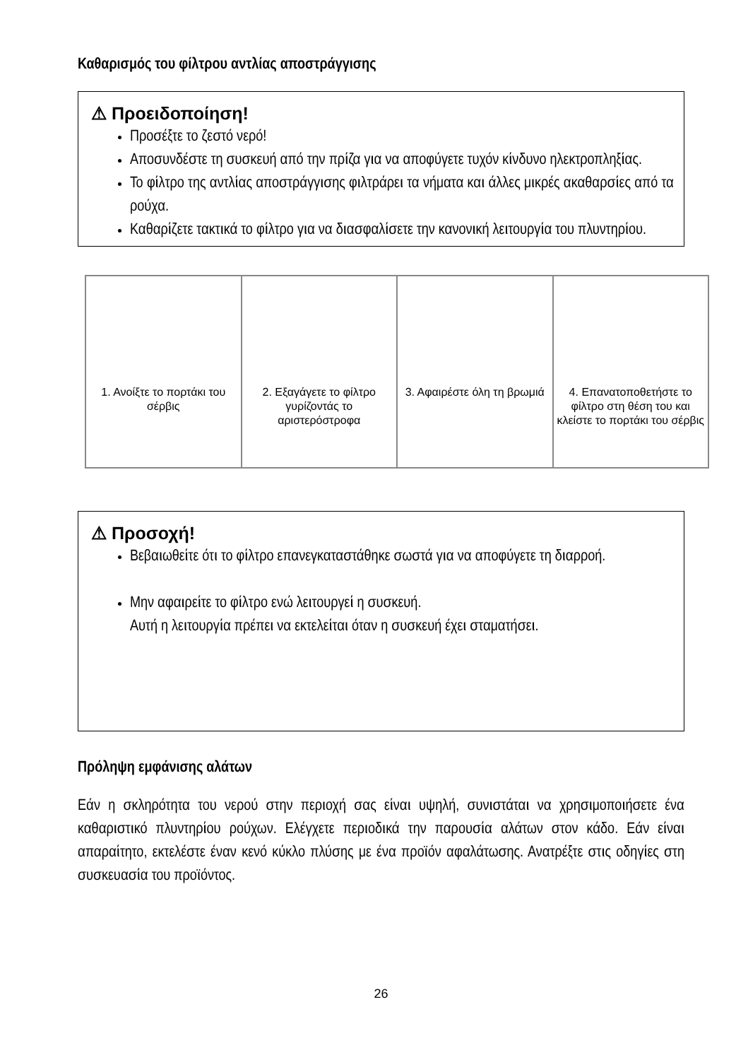Καθαρισμός του φίλτρου αντλίας αποστράγγισης
⚠ Προειδοποίηση!
Προσέξτε το ζεστό νερό!
Αποσυνδέστε τη συσκευή από την πρίζα για να αποφύγετε τυχόν κίνδυνο ηλεκτροπληξίας.
Το φίλτρο της αντλίας αποστράγγισης φιλτράρει τα νήματα και άλλες μικρές ακαθαρσίες από τα ρούχα.
Καθαρίζετε τακτικά το φίλτρο για να διασφαλίσετε την κανονική λειτουργία του πλυντηρίου.
1. Ανοίξτε το πορτάκι του σέρβις
2. Εξαγάγετε το φίλτρο γυρίζοντάς το αριστερόστροφα
3. Αφαιρέστε όλη τη βρωμιά 4. Επανατοποθετήστε το φίλτρο στη θέση του και κλείστε το πορτάκι του σέρβις
⚠ Προσοχή!
Βεβαιωθείτε ότι το φίλτρο επανεγκαταστάθηκε σωστά για να αποφύγετε τη διαρροή.
Μην αφαιρείτε το φίλτρο ενώ λειτουργεί η συσκευή.
Αυτή η λειτουργία πρέπει να εκτελείται όταν η συσκευή έχει σταματήσει.
Πρόληψη εμφάνισης αλάτων
Εάν η σκληρότητα του νερού στην περιοχή σας είναι υψηλή, συνιστάται να χρησιμοποιήσετε ένα καθαριστικό πλυντηρίου ρούχων. Ελέγχετε περιοδικά την παρουσία αλάτων στον κάδο. Εάν είναι απαραίτητο, εκτελέστε έναν κενό κύκλο πλύσης με ένα προϊόν αφαλάτωσης. Ανατρέξτε στις οδηγίες στη συσκευασία του προϊόντος.
26